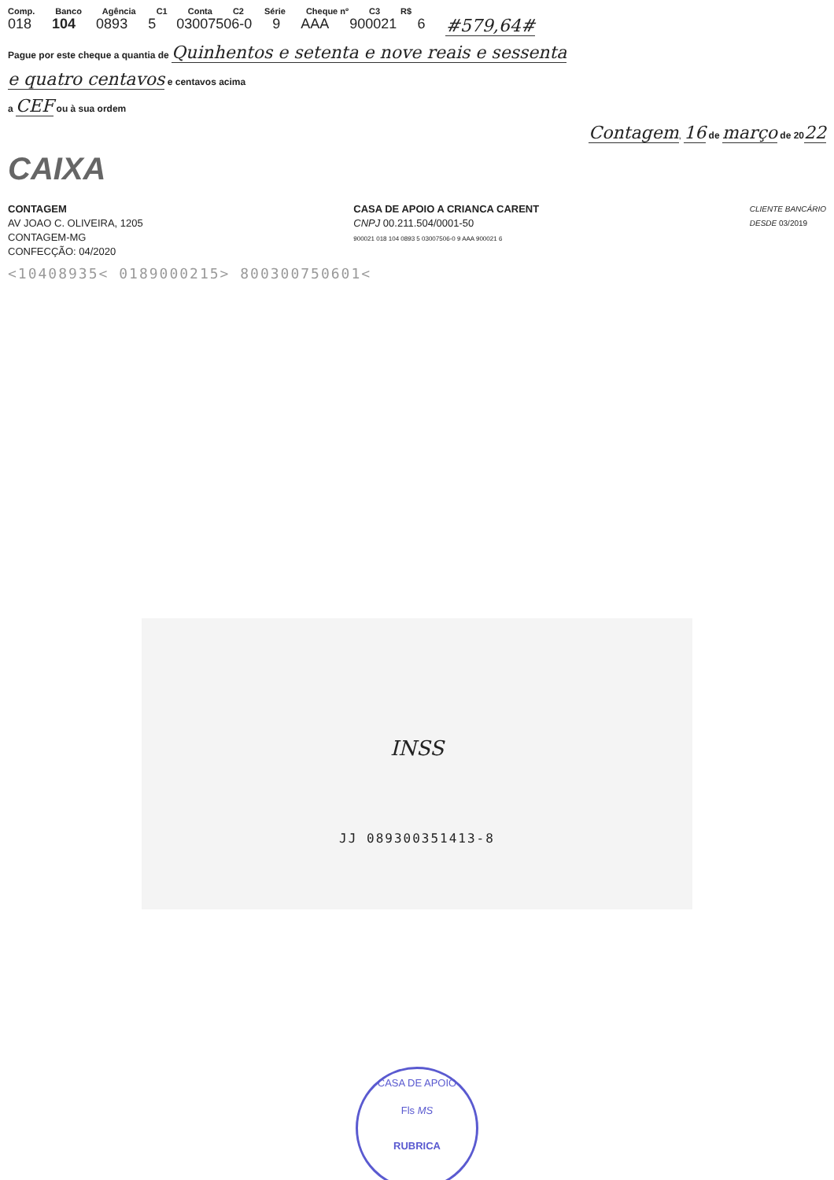Comp. Banco Agência C1 Conta C2 Série Cheque nº C3 R$
018 104 0893 5 03007506-0 9 AAA 900021 6 #579,64#
Pague por este cheque a quantia de Quinhentos e setenta e nove reais e sessenta
e quatro centavos e centavos acima
a CEF ou à sua ordem
Contagem, 16 de março de 2022
CAIXA
CONTAGEM
AV JOAO C. OLIVEIRA, 1205
CONTAGEM-MG
CONFECÇÃO: 04/2020
CASA DE APOIO A CRIANCA CARENT
CNPJ 00.211.504/0001-50
900021 018 104 0893 5 03007506-0 9 AAA 900021 6
CLIENTE BANCÁRIO
DESDE 03/2019
<10408935< 0189000215> 800300750601<
INSS
JJ 089300351413-8
CASA DE APOIO
Fls MS
RUBRICA